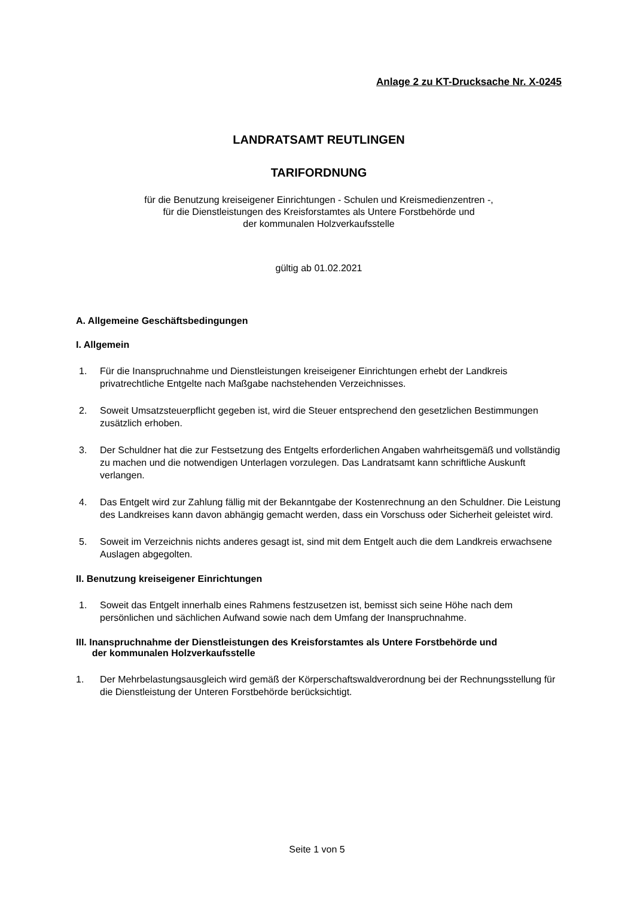Anlage 2 zu KT-Drucksache Nr. X-0245
LANDRATSAMT REUTLINGEN
TARIFORDNUNG
für die Benutzung kreiseigener Einrichtungen - Schulen und Kreismedienzentren -,
für die Dienstleistungen des Kreisforstamtes als Untere Forstbehörde und
der kommunalen Holzverkaufsstelle
gültig ab 01.02.2021
A. Allgemeine Geschäftsbedingungen
I. Allgemein
1. Für die Inanspruchnahme und Dienstleistungen kreiseigener Einrichtungen erhebt der Landkreis privatrechtliche Entgelte nach Maßgabe nachstehenden Verzeichnisses.
2. Soweit Umsatzsteuerpflicht gegeben ist, wird die Steuer entsprechend den gesetzlichen Bestimmungen zusätzlich erhoben.
3. Der Schuldner hat die zur Festsetzung des Entgelts erforderlichen Angaben wahrheitsgemäß und vollständig zu machen und die notwendigen Unterlagen vorzulegen. Das Landratsamt kann schriftliche Auskunft verlangen.
4. Das Entgelt wird zur Zahlung fällig mit der Bekanntgabe der Kostenrechnung an den Schuldner. Die Leistung des Landkreises kann davon abhängig gemacht werden, dass ein Vorschuss oder Sicherheit geleistet wird.
5. Soweit im Verzeichnis nichts anderes gesagt ist, sind mit dem Entgelt auch die dem Landkreis erwachsene Auslagen abgegolten.
II. Benutzung kreiseigener Einrichtungen
1. Soweit das Entgelt innerhalb eines Rahmens festzusetzen ist, bemisst sich seine Höhe nach dem persönlichen und sächlichen Aufwand sowie nach dem Umfang der Inanspruchnahme.
III. Inanspruchnahme der Dienstleistungen des Kreisforstamtes als Untere Forstbehörde und
der kommunalen Holzverkaufsstelle
1. Der Mehrbelastungsausgleich wird gemäß der Körperschaftswaldverordnung bei der Rechnungsstellung für die Dienstleistung der Unteren Forstbehörde berücksichtigt.
Seite 1 von 5